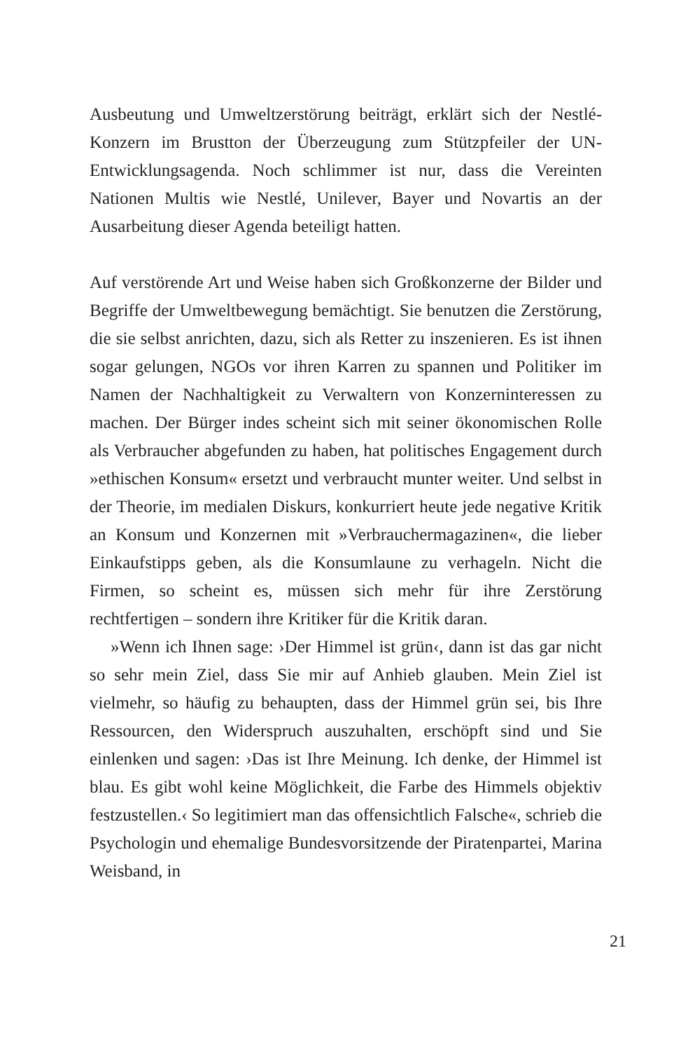Ausbeutung und Umweltzerstörung beiträgt, erklärt sich der Nestlé-Konzern im Brustton der Überzeugung zum Stützpfeiler der UN-Entwicklungsagenda. Noch schlimmer ist nur, dass die Vereinten Nationen Multis wie Nestlé, Unilever, Bayer und Novartis an der Ausarbeitung dieser Agenda beteiligt hatten.
Auf verstörende Art und Weise haben sich Großkonzerne der Bilder und Begriffe der Umweltbewegung bemächtigt. Sie benutzen die Zerstörung, die sie selbst anrichten, dazu, sich als Retter zu inszenieren. Es ist ihnen sogar gelungen, NGOs vor ihren Karren zu spannen und Politiker im Namen der Nachhaltigkeit zu Verwaltern von Konzerninteressen zu machen. Der Bürger indes scheint sich mit seiner ökonomischen Rolle als Verbraucher abgefunden zu haben, hat politisches Engagement durch »ethischen Konsum« ersetzt und verbraucht munter weiter. Und selbst in der Theorie, im medialen Diskurs, konkurriert heute jede negative Kritik an Konsum und Konzernen mit »Verbrauchermagazinen«, die lieber Einkaufstipps geben, als die Konsumlaune zu verhageln. Nicht die Firmen, so scheint es, müssen sich mehr für ihre Zerstörung rechtfertigen – sondern ihre Kritiker für die Kritik daran.
»Wenn ich Ihnen sage: ›Der Himmel ist grün‹, dann ist das gar nicht so sehr mein Ziel, dass Sie mir auf Anhieb glauben. Mein Ziel ist vielmehr, so häufig zu behaupten, dass der Himmel grün sei, bis Ihre Ressourcen, den Widerspruch auszuhalten, erschöpft sind und Sie einlenken und sagen: ›Das ist Ihre Meinung. Ich denke, der Himmel ist blau. Es gibt wohl keine Möglichkeit, die Farbe des Himmels objektiv festzustellen.‹ So legitimiert man das offensichtlich Falsche«, schrieb die Psychologin und ehemalige Bundesvorsitzende der Piratenpartei, Marina Weisband, in
21